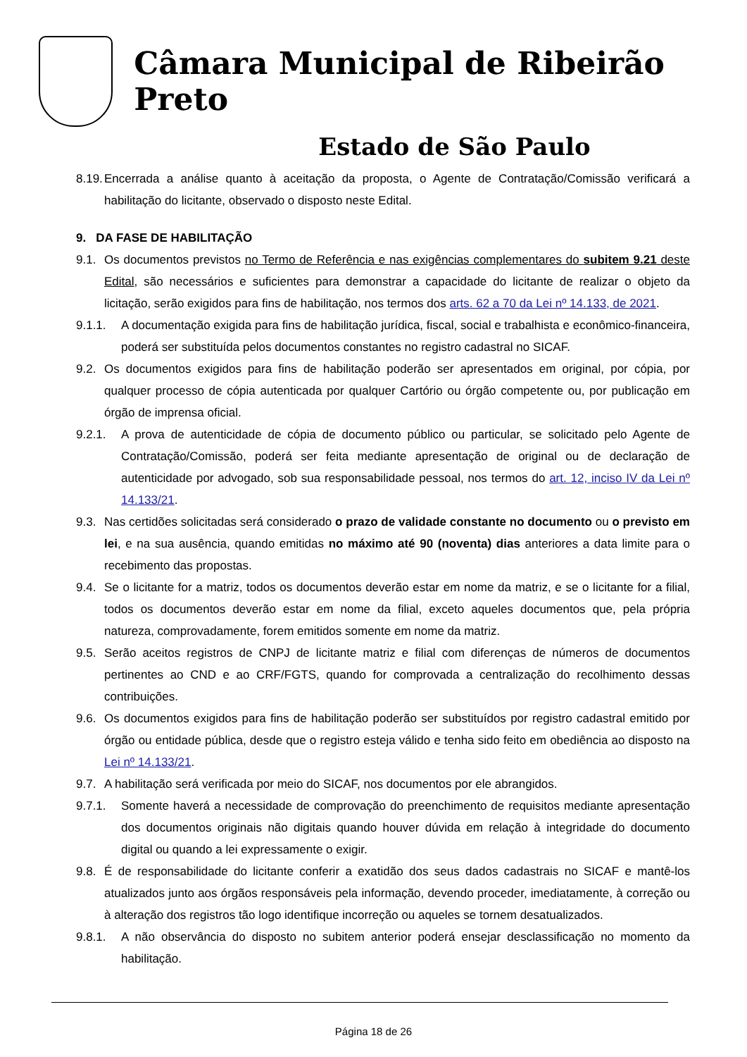Câmara Municipal de Ribeirão Preto
Estado de São Paulo
8.19. Encerrada a análise quanto à aceitação da proposta, o Agente de Contratação/Comissão verificará a habilitação do licitante, observado o disposto neste Edital.
9. DA FASE DE HABILITAÇÃO
9.1. Os documentos previstos no Termo de Referência e nas exigências complementares do subitem 9.21 deste Edital, são necessários e suficientes para demonstrar a capacidade do licitante de realizar o objeto da licitação, serão exigidos para fins de habilitação, nos termos dos arts. 62 a 70 da Lei nº 14.133, de 2021.
9.1.1. A documentação exigida para fins de habilitação jurídica, fiscal, social e trabalhista e econômico-financeira, poderá ser substituída pelos documentos constantes no registro cadastral no SICAF.
9.2. Os documentos exigidos para fins de habilitação poderão ser apresentados em original, por cópia, por qualquer processo de cópia autenticada por qualquer Cartório ou órgão competente ou, por publicação em órgão de imprensa oficial.
9.2.1. A prova de autenticidade de cópia de documento público ou particular, se solicitado pelo Agente de Contratação/Comissão, poderá ser feita mediante apresentação de original ou de declaração de autenticidade por advogado, sob sua responsabilidade pessoal, nos termos do art. 12, inciso IV da Lei nº 14.133/21.
9.3. Nas certidões solicitadas será considerado o prazo de validade constante no documento ou o previsto em lei, e na sua ausência, quando emitidas no máximo até 90 (noventa) dias anteriores a data limite para o recebimento das propostas.
9.4. Se o licitante for a matriz, todos os documentos deverão estar em nome da matriz, e se o licitante for a filial, todos os documentos deverão estar em nome da filial, exceto aqueles documentos que, pela própria natureza, comprovadamente, forem emitidos somente em nome da matriz.
9.5. Serão aceitos registros de CNPJ de licitante matriz e filial com diferenças de números de documentos pertinentes ao CND e ao CRF/FGTS, quando for comprovada a centralização do recolhimento dessas contribuições.
9.6. Os documentos exigidos para fins de habilitação poderão ser substituídos por registro cadastral emitido por órgão ou entidade pública, desde que o registro esteja válido e tenha sido feito em obediência ao disposto na Lei nº 14.133/21.
9.7. A habilitação será verificada por meio do SICAF, nos documentos por ele abrangidos.
9.7.1. Somente haverá a necessidade de comprovação do preenchimento de requisitos mediante apresentação dos documentos originais não digitais quando houver dúvida em relação à integridade do documento digital ou quando a lei expressamente o exigir.
9.8. É de responsabilidade do licitante conferir a exatidão dos seus dados cadastrais no SICAF e mantê-los atualizados junto aos órgãos responsáveis pela informação, devendo proceder, imediatamente, à correção ou à alteração dos registros tão logo identifique incorreção ou aqueles se tornem desatualizados.
9.8.1. A não observância do disposto no subitem anterior poderá ensejar desclassificação no momento da habilitação.
Página 18 de 26